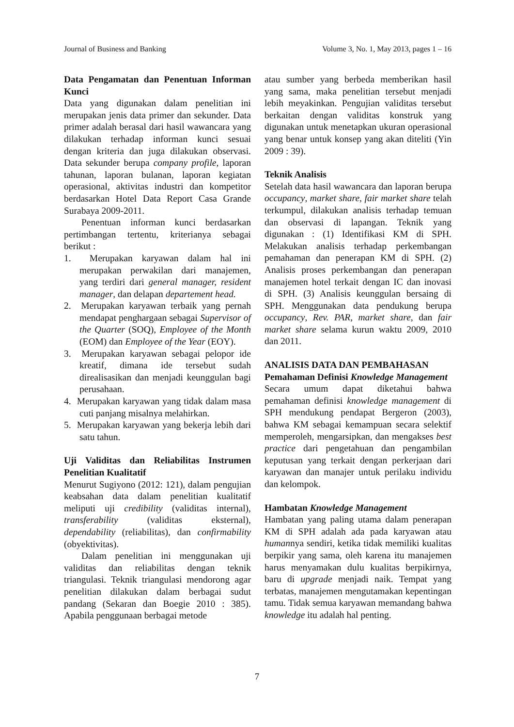Journal of Business and Banking Volume 3, No. 1, May 2013, pages 1 – 16
Data Pengamatan dan Penentuan Informan Kunci
Data yang digunakan dalam penelitian ini merupakan jenis data primer dan sekunder. Data primer adalah berasal dari hasil wawancara yang dilakukan terhadap informan kunci sesuai dengan kriteria dan juga dilakukan observasi. Data sekunder berupa company profile, laporan tahunan, laporan bulanan, laporan kegiatan operasional, aktivitas industri dan kompetitor berdasarkan Hotel Data Report Casa Grande Surabaya 2009-2011.
Penentuan informan kunci berdasarkan pertimbangan tertentu, kriterianya sebagai berikut :
1. Merupakan karyawan dalam hal ini merupakan perwakilan dari manajemen, yang terdiri dari general manager, resident manager, dan delapan departement head.
2. Merupakan karyawan terbaik yang pernah mendapat penghargaan sebagai Supervisor of the Quarter (SOQ), Employee of the Month (EOM) dan Employee of the Year (EOY).
3. Merupakan karyawan sebagai pelopor ide kreatif, dimana ide tersebut sudah direalisasikan dan menjadi keunggulan bagi perusahaan.
4. Merupakan karyawan yang tidak dalam masa cuti panjang misalnya melahirkan.
5. Merupakan karyawan yang bekerja lebih dari satu tahun.
Uji Validitas dan Reliabilitas Instrumen Penelitian Kualitatif
Menurut Sugiyono (2012: 121), dalam pengujian keabsahan data dalam penelitian kualitatif meliputi uji credibility (validitas internal), transferability (validitas eksternal), dependability (reliabilitas), dan confirmability (obyektivitas).
Dalam penelitian ini menggunakan uji validitas dan reliabilitas dengan teknik triangulasi. Teknik triangulasi mendorong agar penelitian dilakukan dalam berbagai sudut pandang (Sekaran dan Boegie 2010 : 385). Apabila penggunaan berbagai metode
atau sumber yang berbeda memberikan hasil yang sama, maka penelitian tersebut menjadi lebih meyakinkan. Pengujian validitas tersebut berkaitan dengan validitas konstruk yang digunakan untuk menetapkan ukuran operasional yang benar untuk konsep yang akan diteliti (Yin 2009 : 39).
Teknik Analisis
Setelah data hasil wawancara dan laporan berupa occupancy, market share, fair market share telah terkumpul, dilakukan analisis terhadap temuan dan observasi di lapangan. Teknik yang digunakan : (1) Identifikasi KM di SPH. Melakukan analisis terhadap perkembangan pemahaman dan penerapan KM di SPH. (2) Analisis proses perkembangan dan penerapan manajemen hotel terkait dengan IC dan inovasi di SPH. (3) Analisis keunggulan bersaing di SPH. Menggunakan data pendukung berupa occupancy, Rev. PAR, market share, dan fair market share selama kurun waktu 2009, 2010 dan 2011.
ANALISIS DATA DAN PEMBAHASAN
Pemahaman Definisi Knowledge Management
Secara umum dapat diketahui bahwa pemahaman definisi knowledge management di SPH mendukung pendapat Bergeron (2003), bahwa KM sebagai kemampuan secara selektif memperoleh, mengarsipkan, dan mengakses best practice dari pengetahuan dan pengambilan keputusan yang terkait dengan perkerjaan dari karyawan dan manajer untuk perilaku individu dan kelompok.
Hambatan Knowledge Management
Hambatan yang paling utama dalam penerapan KM di SPH adalah ada pada karyawan atau humannya sendiri, ketika tidak memiliki kualitas berpikir yang sama, oleh karena itu manajemen harus menyamakan dulu kualitas berpikirnya, baru di upgrade menjadi naik. Tempat yang terbatas, manajemen mengutamakan kepentingan tamu. Tidak semua karyawan memandang bahwa knowledge itu adalah hal penting.
7